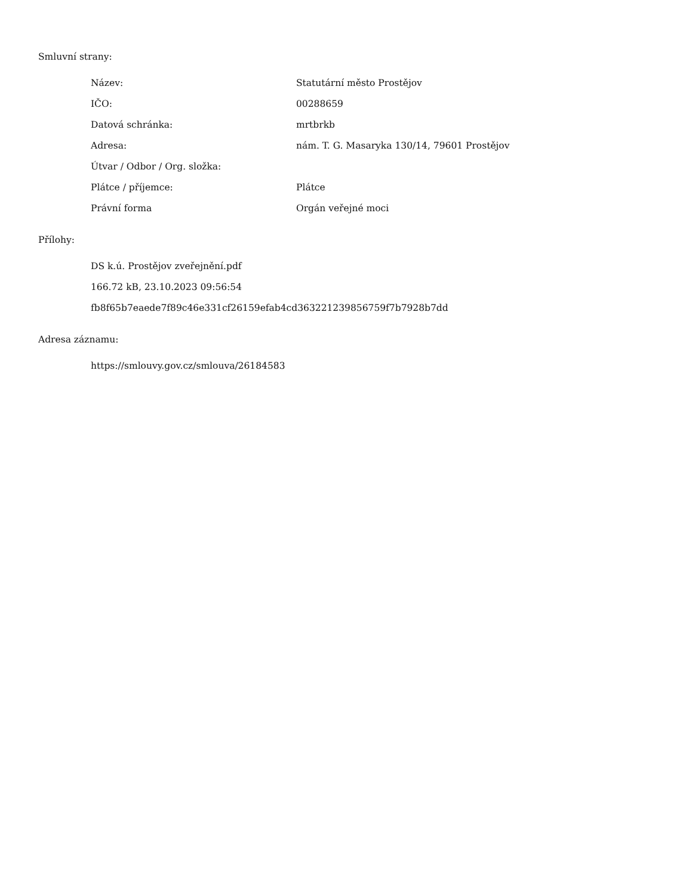Smluvní strany:
| Název: | Statutární město Prostějov |
| IČO: | 00288659 |
| Datová schránka: | mrtbrkb |
| Adresa: | nám. T. G. Masaryka 130/14, 79601 Prostějov |
| Útvar / Odbor / Org. složka: | |
| Plátce / příjemce: | Plátce |
| Právní forma | Orgán veřejné moci |
Přílohy:
DS k.ú. Prostějov zveřejnění.pdf
166.72 kB, 23.10.2023 09:56:54
fb8f65b7eaede7f89c46e331cf26159efab4cd363221239856759f7b7928b7dd
Adresa záznamu:
https://smlouvy.gov.cz/smlouva/26184583